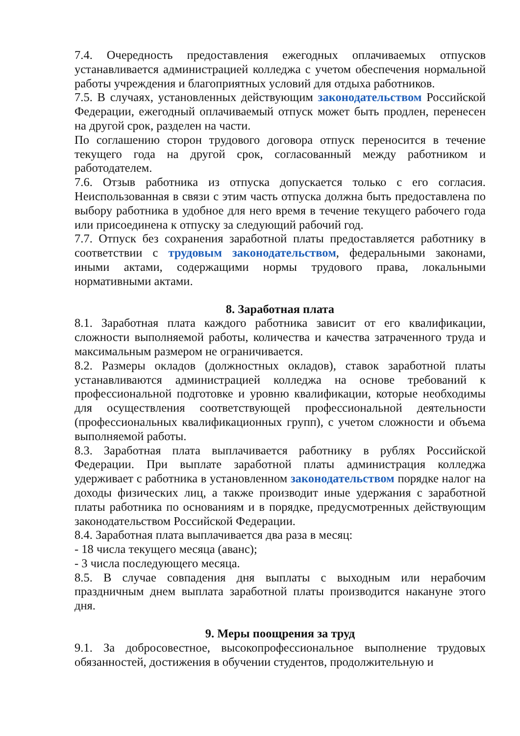7.4. Очередность предоставления ежегодных оплачиваемых отпусков устанавливается администрацией колледжа с учетом обеспечения нормальной работы учреждения и благоприятных условий для отдыха работников.
7.5. В случаях, установленных действующим законодательством Российской Федерации, ежегодный оплачиваемый отпуск может быть продлен, перенесен на другой срок, разделен на части.
По соглашению сторон трудового договора отпуск переносится в течение текущего года на другой срок, согласованный между работником и работодателем.
7.6. Отзыв работника из отпуска допускается только с его согласия. Неиспользованная в связи с этим часть отпуска должна быть предоставлена по выбору работника в удобное для него время в течение текущего рабочего года или присоединена к отпуску за следующий рабочий год.
7.7. Отпуск без сохранения заработной платы предоставляется работнику в соответствии с трудовым законодательством, федеральными законами, иными актами, содержащими нормы трудового права, локальными нормативными актами.
8. Заработная плата
8.1. Заработная плата каждого работника зависит от его квалификации, сложности выполняемой работы, количества и качества затраченного труда и максимальным размером не ограничивается.
8.2. Размеры окладов (должностных окладов), ставок заработной платы устанавливаются администрацией колледжа на основе требований к профессиональной подготовке и уровню квалификации, которые необходимы для осуществления соответствующей профессиональной деятельности (профессиональных квалификационных групп), с учетом сложности и объема выполняемой работы.
8.3. Заработная плата выплачивается работнику в рублях Российской Федерации. При выплате заработной платы администрация колледжа удерживает с работника в установленном законодательством порядке налог на доходы физических лиц, а также производит иные удержания с заработной платы работника по основаниям и в порядке, предусмотренных действующим законодательством Российской Федерации.
8.4. Заработная плата выплачивается два раза в месяц:
- 18 числа текущего месяца (аванс);
- 3 числа последующего месяца.
8.5. В случае совпадения дня выплаты с выходным или нерабочим праздничным днем выплата заработной платы производится накануне этого дня.
9. Меры поощрения за труд
9.1. За добросовестное, высокопрофессиональное выполнение трудовых обязанностей, достижения в обучении студентов, продолжительную и